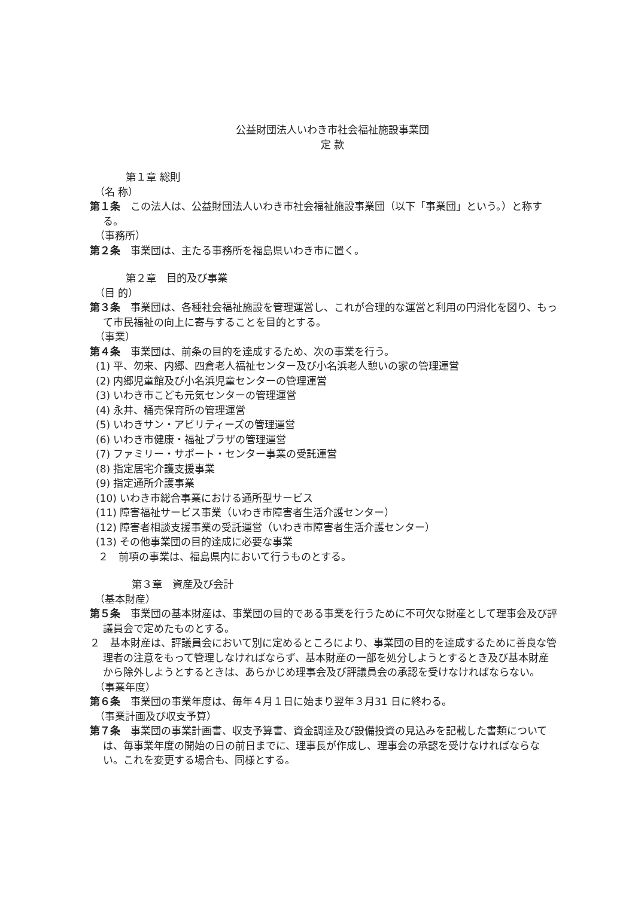公益財団法人いわき市社会福祉施設事業団
定 款
第１章 総則
（名 称）
第１条　この法人は、公益財団法人いわき市社会福祉施設事業団（以下「事業団」という。）と称する。
（事務所）
第２条　事業団は、主たる事務所を福島県いわき市に置く。
第２章　目的及び事業
（目 的）
第３条　事業団は、各種社会福祉施設を管理運営し、これが合理的な運営と利用の円滑化を図り、もって市民福祉の向上に寄与することを目的とする。
（事業）
第４条　事業団は、前条の目的を達成するため、次の事業を行う。
(1) 平、勿来、内郷、四倉老人福祉センター及び小名浜老人憩いの家の管理運営
(2) 内郷児童館及び小名浜児童センターの管理運営
(3) いわき市こども元気センターの管理運営
(4) 永井、桶売保育所の管理運営
(5) いわきサン・アビリティーズの管理運営
(6) いわき市健康・福祉プラザの管理運営
(7) ファミリー・サポート・センター事業の受託運営
(8) 指定居宅介護支援事業
(9) 指定通所介護事業
(10) いわき市総合事業における通所型サービス
(11) 障害福祉サービス事業（いわき市障害者生活介護センター）
(12) 障害者相談支援事業の受託運営（いわき市障害者生活介護センター）
(13) その他事業団の目的達成に必要な事業
２　前項の事業は、福島県内において行うものとする。
第３章　資産及び会計
（基本財産）
第５条　事業団の基本財産は、事業団の目的である事業を行うために不可欠な財産として理事会及び評議員会で定めたものとする。
２　基本財産は、評議員会において別に定めるところにより、事業団の目的を達成するために善良な管理者の注意をもって管理しなければならず、基本財産の一部を処分しようとするとき及び基本財産から除外しようとするときは、あらかじめ理事会及び評議員会の承認を受けなければならない。
（事業年度）
第６条　事業団の事業年度は、毎年４月１日に始まり翌年３月31 日に終わる。
（事業計画及び収支予算）
第７条　事業団の事業計画書、収支予算書、資金調達及び設備投資の見込みを記載した書類については、毎事業年度の開始の日の前日までに、理事長が作成し、理事会の承認を受けなければならない。これを変更する場合も、同様とする。